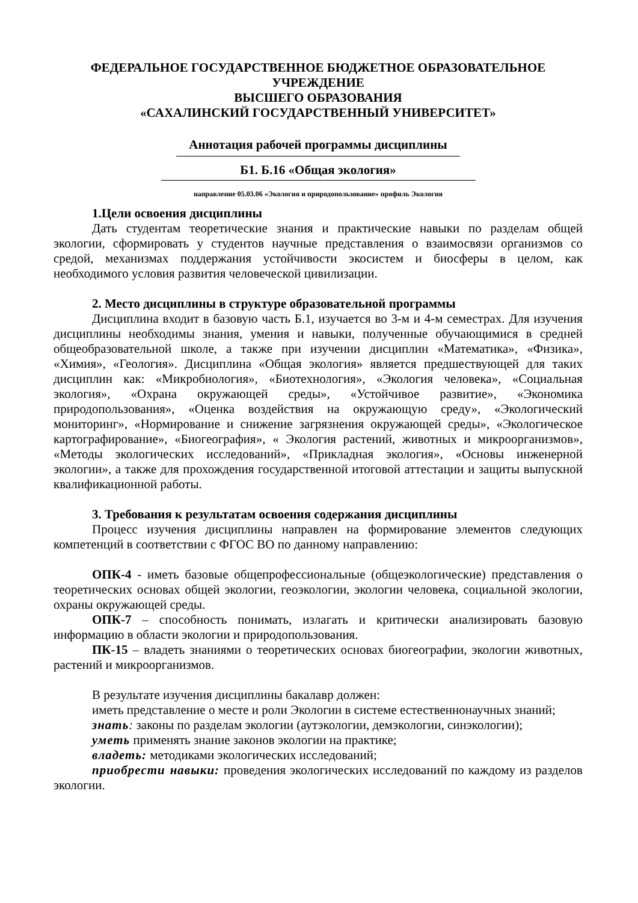ФЕДЕРАЛЬНОЕ ГОСУДАРСТВЕННОЕ БЮДЖЕТНОЕ ОБРАЗОВАТЕЛЬНОЕ
УЧРЕЖДЕНИЕ
ВЫСШЕГО ОБРАЗОВАНИЯ
«САХАЛИНСКИЙ ГОСУДАРСТВЕННЫЙ УНИВЕРСИТЕТ»
Аннотация рабочей программы дисциплины
Б1. Б.16 «Общая экология»
направление 05.03.06 «Экология и природопользование» профиль Экология
1.Цели освоения дисциплины
Дать студентам теоретические знания и практические навыки по разделам общей экологии, сформировать у студентов научные представления о взаимосвязи организмов со средой, механизмах поддержания устойчивости экосистем и биосферы в целом, как необходимого условия развития человеческой цивилизации.
2. Место дисциплины в структуре образовательной программы
Дисциплина входит в базовую часть Б.1, изучается во 3-м и 4-м семестрах. Для изучения дисциплины необходимы знания, умения и навыки, полученные обучающимися в средней общеобразовательной школе, а также при изучении дисциплин «Математика», «Физика», «Химия», «Геология». Дисциплина «Общая экология» является предшествующей для таких дисциплин как: «Микробиология», «Биотехнология», «Экология человека», «Социальная экология», «Охрана окружающей среды», «Устойчивое развитие», «Экономика природопользования», «Оценка воздействия на окружающую среду», «Экологический мониторинг», «Нормирование и снижение загрязнения окружающей среды», «Экологическое картографирование», «Биогеография», « Экология растений, животных и микроорганизмов», «Методы экологических исследований», «Прикладная экология», «Основы инженерной экологии», а также для прохождения государственной итоговой аттестации и защиты выпускной квалификационной работы.
3. Требования к результатам освоения содержания дисциплины
Процесс изучения дисциплины направлен на формирование элементов следующих компетенций в соответствии с ФГОС ВО по данному направлению:
ОПК-4 - иметь базовые общепрофессиональные (общеэкологические) представления о теоретических основах общей экологии, геоэкологии, экологии человека, социальной экологии, охраны окружающей среды.
ОПК-7 – способность понимать, излагать и критически анализировать базовую информацию в области экологии и природопользования.
ПК-15 – владеть знаниями о теоретических основах биогеографии, экологии животных, растений и микроорганизмов.
В результате изучения дисциплины бакалавр должен:
иметь представление о месте и роли Экологии в системе естественнонаучных знаний;
знать: законы по разделам экологии (аутэкологии, демэкологии, синэкологии);
уметь применять знание законов экологии на практике;
владеть: методиками экологических исследований;
приобрести навыки: проведения экологических исследований по каждому из разделов экологии.